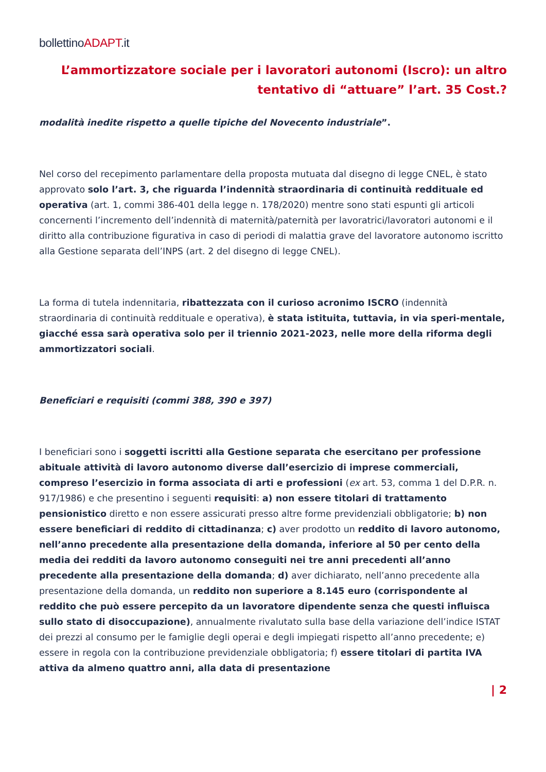bollettinoADAPT.it
L’ammortizzatore sociale per i lavoratori autonomi (Iscro): un altro tentativo di “attuare” l’art. 35 Cost.?
modalità inedite rispetto a quelle tipiche del Novecento industriale”.
Nel corso del recepimento parlamentare della proposta mutuata dal disegno di legge CNEL, è stato approvato solo l’art. 3, che riguarda l’indennità straordinaria di continuità reddituale ed operativa (art. 1, commi 386-401 della legge n. 178/2020) mentre sono stati espunti gli articoli concernenti l’incremento dell’indennità di maternità/paternità per lavoratrici/lavoratori autonomi e il diritto alla contribuzione figurativa in caso di periodi di malattia grave del lavoratore autonomo iscritto alla Gestione separata dell’INPS (art. 2 del disegno di legge CNEL).
La forma di tutela indennitaria, ribattezzata con il curioso acronimo ISCRO (indennità straordinaria di continuità reddituale e operativa), è stata istituita, tuttavia, in via speri-mentale, giacché essa sarà operativa solo per il triennio 2021-2023, nelle more della riforma degli ammortizzatori sociali.
Beneficiari e requisiti (commi 388, 390 e 397)
I beneficiari sono i soggetti iscritti alla Gestione separata che esercitano per professione abituale attività di lavoro autonomo diverse dall’esercizio di imprese commerciali, compreso l’esercizio in forma associata di arti e professioni (ex art. 53, comma 1 del D.P.R. n. 917/1986) e che presentino i seguenti requisiti: a) non essere titolari di trattamento pensionistico diretto e non essere assicurati presso altre forme previdenziali obbligatorie; b) non essere beneficiari di reddito di cittadinanza; c) aver prodotto un reddito di lavoro autonomo, nell’anno precedente alla presentazione della domanda, inferiore al 50 per cento della media dei redditi da lavoro autonomo conseguiti nei tre anni precedenti all’anno precedente alla presentazione della domanda; d) aver dichiarato, nell’anno precedente alla presentazione della domanda, un reddito non superiore a 8.145 euro (corrispondente al reddito che può essere percepito da un lavoratore dipendente senza che questi influisca sullo stato di disoccupazione), annualmente rivalutato sulla base della variazione dell’indice ISTAT dei prezzi al consumo per le famiglie degli operai e degli impiegati rispetto all’anno precedente; e) essere in regola con la contribuzione previdenziale obbligatoria; f) essere titolari di partita IVA attiva da almeno quattro anni, alla data di presentazione
| 2